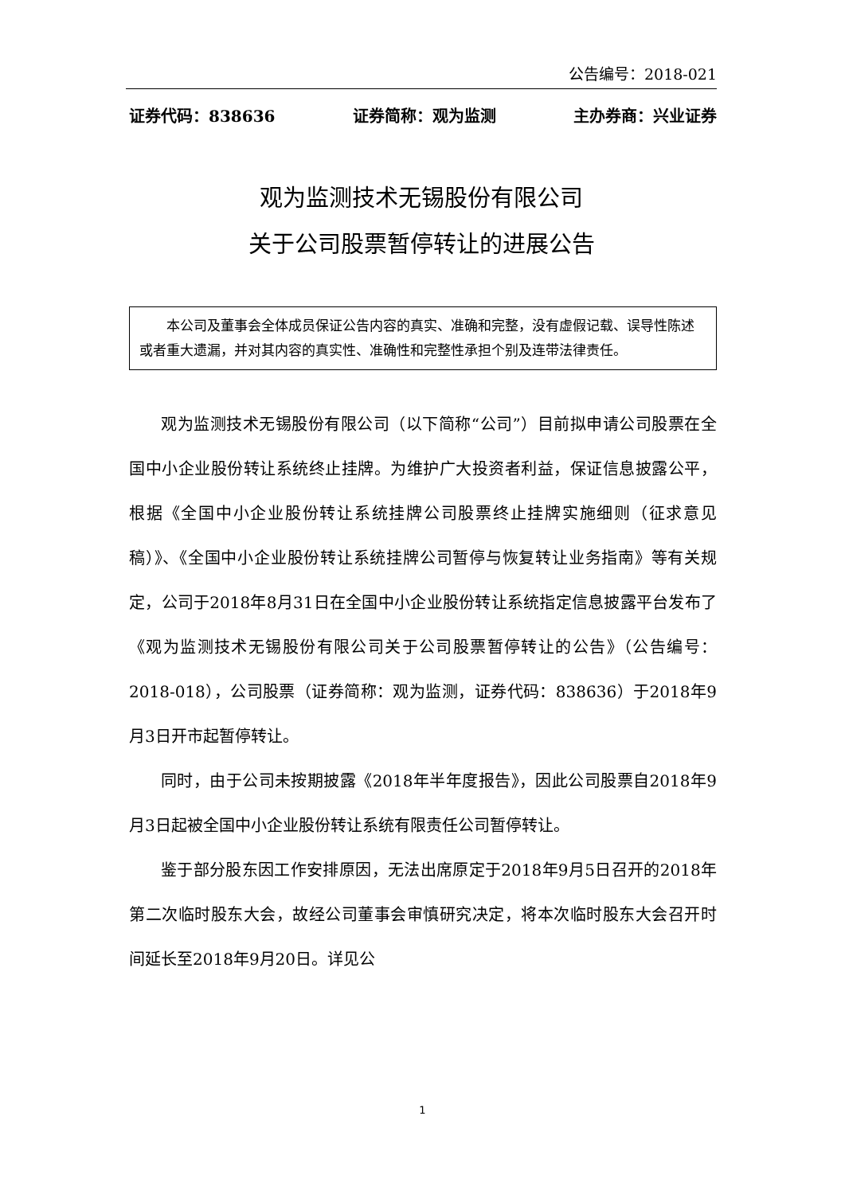公告编号：2018-021
证券代码：838636 证券简称：观为监测 主办券商：兴业证券
观为监测技术无锡股份有限公司
关于公司股票暂停转让的进展公告
本公司及董事会全体成员保证公告内容的真实、准确和完整，没有虚假记载、误导性陈述或者重大遗漏，并对其内容的真实性、准确性和完整性承担个别及连带法律责任。
观为监测技术无锡股份有限公司（以下简称“公司”）目前拟申请公司股票在全国中小企业股份转让系统终止挂牌。为维护广大投资者利益，保证信息披露公平，根据《全国中小企业股份转让系统挂牌公司股票终止挂牌实施细则（征求意见稿）》、《全国中小企业股份转让系统挂牌公司暂停与恢复转让业务指南》等有关规定，公司于2018年8月31日在全国中小企业股份转让系统指定信息披露平台发布了《观为监测技术无锡股份有限公司关于公司股票暂停转让的公告》（公告编号：2018-018），公司股票（证券简称：观为监测，证券代码：838636）于2018年9月3日开市起暂停转让。
同时，由于公司未按期披露《2018年半年度报告》，因此公司股票自2018年9月3日起被全国中小企业股份转让系统有限责任公司暂停转让。
鉴于部分股东因工作安排原因，无法出席原定于2018年9月5日召开的2018年第二次临时股东大会，故经公司董事会审慎研究决定，将本次临时股东大会召开时间延长至2018年9月20日。详见公
1